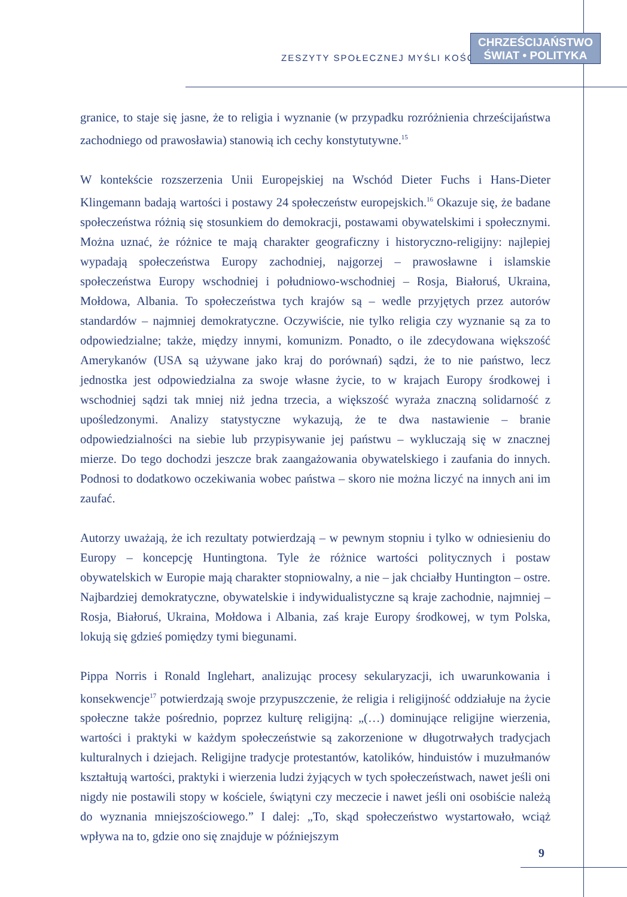ZESZYTY SPOŁECZNEJ MYŚLI KOŚCIOŁA
CHRZEŚCIJAŃSTWO
ŚWIAT • POLITYKA
granice, to staje się jasne, że to religia i wyznanie (w przypadku rozróżnienia chrześcijaństwa zachodniego od prawosławia) stanowią ich cechy konstytutywne.<sup>15</sup>
W kontekście rozszerzenia Unii Europejskiej na Wschód Dieter Fuchs i Hans-Dieter Klingemann badają wartości i postawy 24 społeczeństw europejskich.<sup>16</sup> Okazuje się, że badane społeczeństwa różnią się stosunkiem do demokracji, postawami obywatelskimi i społecznymi. Można uznać, że różnice te mają charakter geograficzny i historyczno-religijny: najlepiej wypadają społeczeństwa Europy zachodniej, najgorzej – prawosławne i islamskie społeczeństwa Europy wschodniej i południowo-wschodniej – Rosja, Białoruś, Ukraina, Mołdowa, Albania. To społeczeństwa tych krajów są – wedle przyjętych przez autorów standardów – najmniej demokratyczne. Oczywiście, nie tylko religia czy wyznanie są za to odpowiedzialne; także, między innymi, komunizm. Ponadto, o ile zdecydowana większość Amerykanów (USA są używane jako kraj do porównań) sądzi, że to nie państwo, lecz jednostka jest odpowiedzialna za swoje własne życie, to w krajach Europy środkowej i wschodniej sądzi tak mniej niż jedna trzecia, a większość wyraża znaczną solidarność z upośledzonymi. Analizy statystyczne wykazują, że te dwa nastawienie – branie odpowiedzialności na siebie lub przypisywanie jej państwu – wykluczają się w znacznej mierze. Do tego dochodzi jeszcze brak zaangażowania obywatelskiego i zaufania do innych. Podnosi to dodatkowo oczekiwania wobec państwa – skoro nie można liczyć na innych ani im zaufać.
Autorzy uważają, że ich rezultaty potwierdzają – w pewnym stopniu i tylko w odniesieniu do Europy – koncepcję Huntingtona. Tyle że różnice wartości politycznych i postaw obywatelskich w Europie mają charakter stopniowalny, a nie – jak chciałby Huntington – ostre. Najbardziej demokratyczne, obywatelskie i indywidualistyczne są kraje zachodnie, najmniej – Rosja, Białoruś, Ukraina, Mołdowa i Albania, zaś kraje Europy środkowej, w tym Polska, lokują się gdzieś pomiędzy tymi biegunami.
Pippa Norris i Ronald Inglehart, analizując procesy sekularyzacji, ich uwarunkowania i konsekwencje<sup>17</sup> potwierdzają swoje przypuszczenie, że religia i religijność oddziałuje na życie społeczne także pośrednio, poprzez kulturę religijną: „(…) dominujące religijne wierzenia, wartości i praktyki w każdym społeczeństwie są zakorzenione w długotrwałych tradycjach kulturalnych i dziejach. Religijne tradycje protestantów, katolików, hinduistów i muzułmanów kształtują wartości, praktyki i wierzenia ludzi żyjących w tych społeczeństwach, nawet jeśli oni nigdy nie postawili stopy w kościele, świątyni czy meczecie i nawet jeśli oni osobiście należą do wyznania mniejszościowego.” I dalej: „To, skąd społeczeństwo wystartowało, wciąż wpływa na to, gdzie ono się znajduje w późniejszym
9